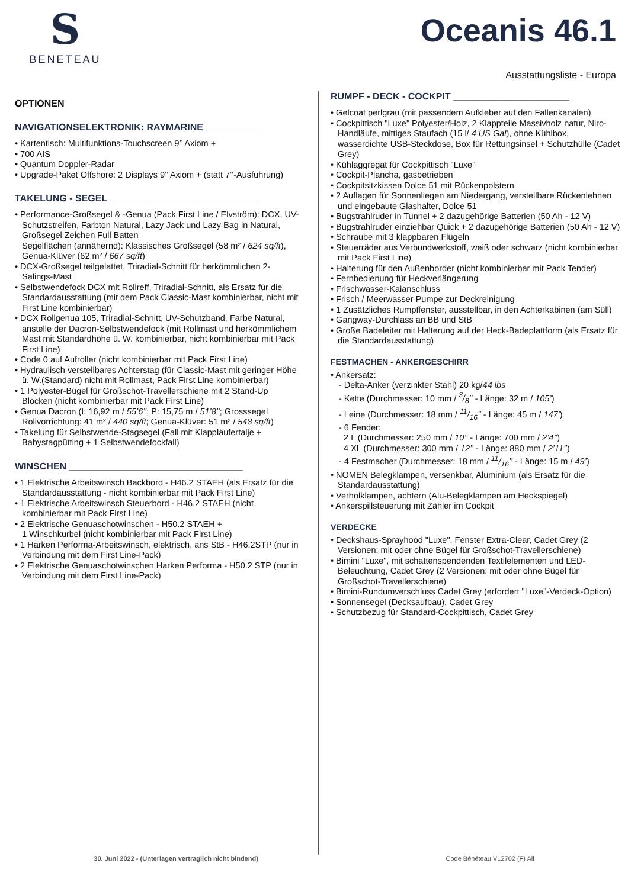S
BENETEAU
Oceanis 46.1
Ausstattungsliste - Europa
OPTIONEN
NAVIGATIONSELEKTRONIK: RAYMARINE ___________
• Kartentisch: Multifunktions-Touchscreen 9’’ Axiom +
• 700 AIS
• Quantum Doppler-Radar
• Upgrade-Paket Offshore: 2 Displays 9’’ Axiom + (statt 7’’-Ausführung)
TAKELUNG - SEGEL ____________________________
• Performance-Großsegel & -Genua (Pack First Line / Elvström): DCX, UV-Schutzstreifen, Farbton Natural, Lazy Jack und Lazy Bag in Natural, Großsegel Zeichen Full Batten
Segelflächen (annähernd): Klassisches Großsegel (58 m² / 624 sq/ft), Genua-Klüver (62 m² / 667 sq/ft)
• DCX-Großsegel teilgelattet, Triradial-Schnitt für herkömmlichen 2-Salings-Mast
• Selbstwendefock DCX mit Rollreff, Triradial-Schnitt, als Ersatz für die Standardausstattung (mit dem Pack Classic-Mast kombinierbar, nicht mit First Line kombinierbar)
• DCX Rollgenua 105, Triradial-Schnitt, UV-Schutzband, Farbe Natural, anstelle der Dacron-Selbstwendefock (mit Rollmast und herkömmlichem Mast mit Standardhöhe ü. W. kombinierbar, nicht kombinierbar mit Pack First Line)
• Code 0 auf Aufroller (nicht kombinierbar mit Pack First Line)
• Hydraulisch verstellbares Achterstag (für Classic-Mast mit geringer Höhe ü. W.(Standard) nicht mit Rollmast, Pack First Line kombinierbar)
• 1 Polyester-Bügel für Großschot-Travellerschiene mit 2 Stand-Up Blöcken (nicht kombinierbar mit Pack First Line)
• Genua Dacron (I: 16,92 m / 55’6’’; P: 15,75 m / 51’8’’; Grosssegel Rollvorrichtung: 41 m² / 440 sq/ft; Genua-Klüver: 51 m² / 548 sq/ft)
• Takelung für Selbstwende-Stagsegel (Fall mit Klappläufertalje + Babystagpütting + 1 Selbstwendefockfall)
WINSCHEN _________________________________
• 1 Elektrische Arbeitswinsch Backbord - H46.2 STAEH (als Ersatz für die Standardausstattung - nicht kombinierbar mit Pack First Line)
• 1 Elektrische Arbeitswinsch Steuerbord - H46.2 STAEH (nicht kombinierbar mit Pack First Line)
• 2 Elektrische Genuaschotwinschen - H50.2 STAEH +
1 Winschkurbel (nicht kombinierbar mit Pack First Line)
• 1 Harken Performa-Arbeitswinsch, elektrisch, ans StB - H46.2STP (nur in Verbindung mit dem First Line-Pack)
• 2 Elektrische Genuaschotwinschen Harken Performa - H50.2 STP (nur in Verbindung mit dem First Line-Pack)
RUMPF - DECK - COCKPIT ______________________
• Gelcoat perlgrau (mit passendem Aufkleber auf den Fallenkanälen)
• Cockpittisch "Luxe" Polyester/Holz, 2 Klappteile Massivholz natur, Niro-Handläufe, mittiges Staufach (15 l/ 4 US Gal), ohne Kühlbox, wasserdichte USB-Steckdose, Box für Rettungsinsel + Schutzhülle (Cadet Grey)
• Kühlaggregat für Cockpittisch "Luxe"
• Cockpit-Plancha, gasbetrieben
• Cockpitsitzkissen Dolce 51 mit Rückenpolstern
• 2 Auflagen für Sonnenliegen am Niedergang, verstellbare Rückenlehnen und eingebaute Glashalter, Dolce 51
• Bugstrahlruder in Tunnel + 2 dazugehörige Batterien (50 Ah - 12 V)
• Bugstrahlruder einziehbar Quick + 2 dazugehörige Batterien (50 Ah - 12 V)
• Schraube mit 3 klappbaren Flügeln
• Steuerräder aus Verbundwerkstoff, weiß oder schwarz (nicht kombinierbar mit Pack First Line)
• Halterung für den Außenborder (nicht kombinierbar mit Pack Tender)
• Fernbedienung für Heckverlängerung
• Frischwasser-Kaianschluss
• Frisch / Meerwasser Pumpe zur Deckreinigung
• 1 Zusätzliches Rumpffenster, ausstellbar, in den Achterkabinen (am Süll)
• Gangway-Durchlass an BB und StB
• Große Badeleiter mit Halterung auf der Heck-Badeplattform (als Ersatz für die Standardausstattung)
FESTMACHEN - ANKERGESCHIRR
• Ankersatz:
- Delta-Anker (verzinkter Stahl) 20 kg/44 lbs
- Kette (Durchmesser: 10 mm / 3/8’’ - Länge: 32 m / 105’)
- Leine (Durchmesser: 18 mm / 11/16’’ - Länge: 45 m / 147’)
- 6 Fender:
2 L (Durchmesser: 250 mm / 10’’ - Länge: 700 mm / 2’4’’)
4 XL (Durchmesser: 300 mm / 12’’ - Länge: 880 mm / 2’11’’)
- 4 Festmacher (Durchmesser: 18 mm / 11/16’’ - Länge: 15 m / 49’)
• NOMEN Belegklampen, versenkbar, Aluminium (als Ersatz für die Standardausstattung)
• Verholklampen, achtern (Alu-Belegklampen am Heckspiegel)
• Ankerspillsteuerung mit Zähler im Cockpit
VERDECKE
• Deckshaus-Sprayhood "Luxe", Fenster Extra-Clear, Cadet Grey (2 Versionen: mit oder ohne Bügel für Großschot-Travellerschiene)
• Bimini "Luxe", mit schattenspendenden Textilelementen und LED-Beleuchtung, Cadet Grey (2 Versionen: mit oder ohne Bügel für Großschot-Travellerschiene)
• Bimini-Rundumverschluss Cadet Grey (erfordert "Luxe"-Verdeck-Option)
• Sonnensegel (Decksaufbau), Cadet Grey
• Schutzbezug für Standard-Cockpittisch, Cadet Grey
30. Juni 2022 - (Unterlagen vertraglich nicht bindend) Code Bénéteau V12702 (F) All